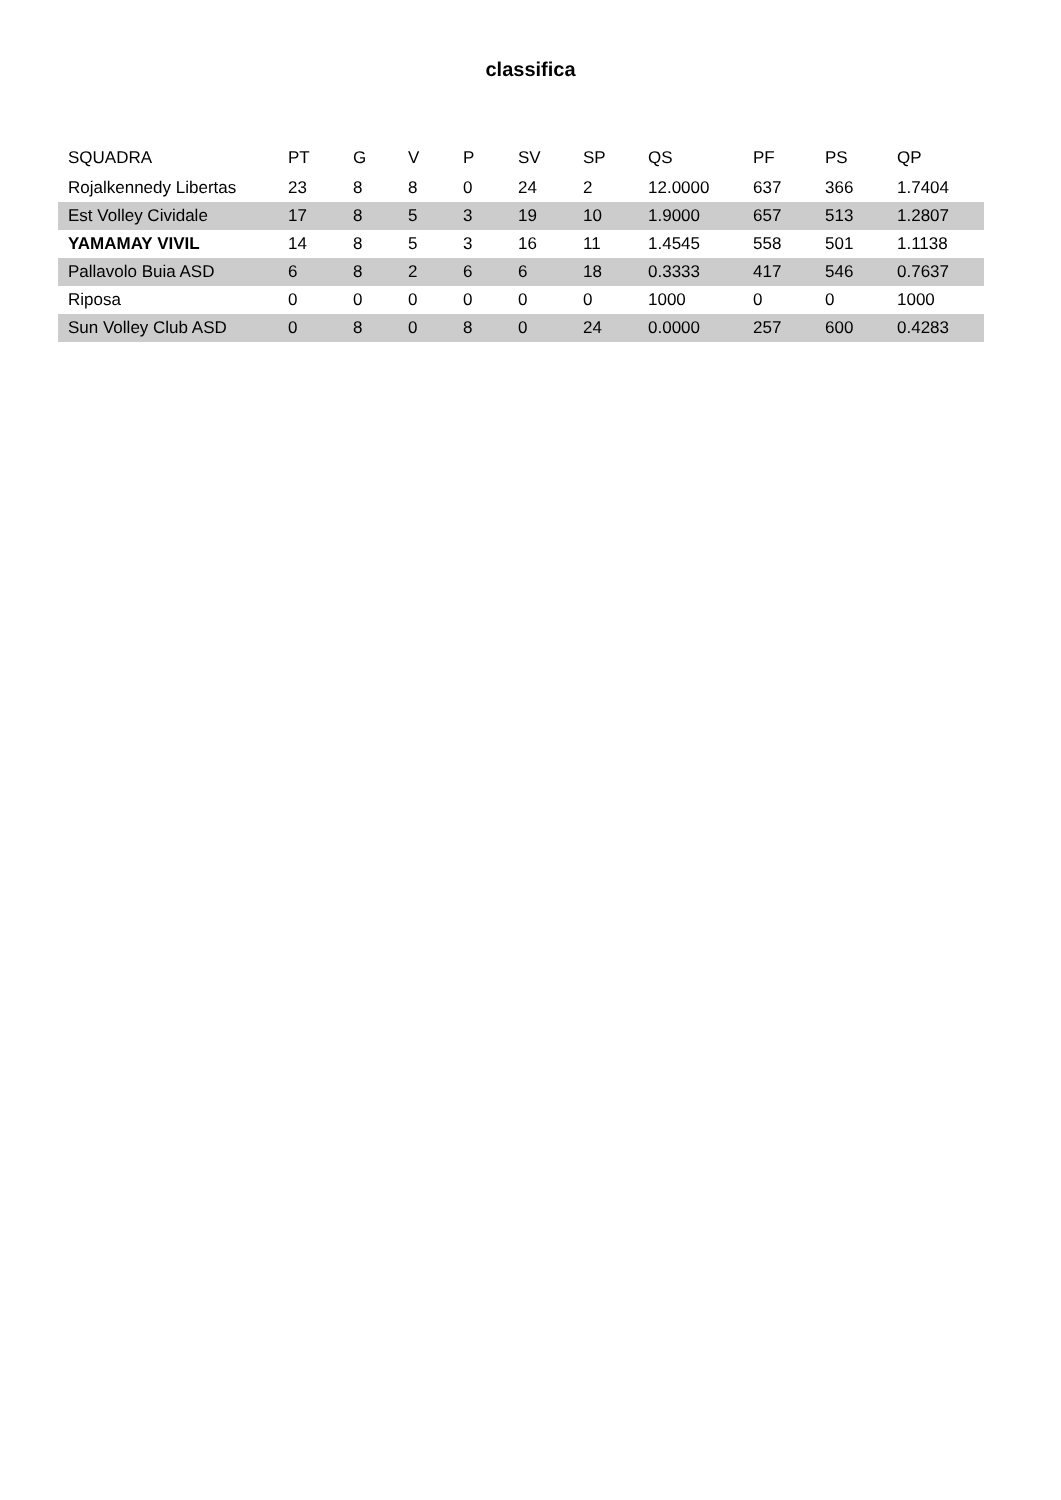classifica
| SQUADRA | PT | G | V | P | SV | SP | QS | PF | PS | QP |
| --- | --- | --- | --- | --- | --- | --- | --- | --- | --- | --- |
| Rojalkennedy Libertas | 23 | 8 | 8 | 0 | 24 | 2 | 12.0000 | 637 | 366 | 1.7404 |
| Est Volley Cividale | 17 | 8 | 5 | 3 | 19 | 10 | 1.9000 | 657 | 513 | 1.2807 |
| YAMAMAY VIVIL | 14 | 8 | 5 | 3 | 16 | 11 | 1.4545 | 558 | 501 | 1.1138 |
| Pallavolo Buia ASD | 6 | 8 | 2 | 6 | 6 | 18 | 0.3333 | 417 | 546 | 0.7637 |
| Riposa | 0 | 0 | 0 | 0 | 0 | 0 | 1000 | 0 | 0 | 1000 |
| Sun Volley Club ASD | 0 | 8 | 0 | 8 | 0 | 24 | 0.0000 | 257 | 600 | 0.4283 |